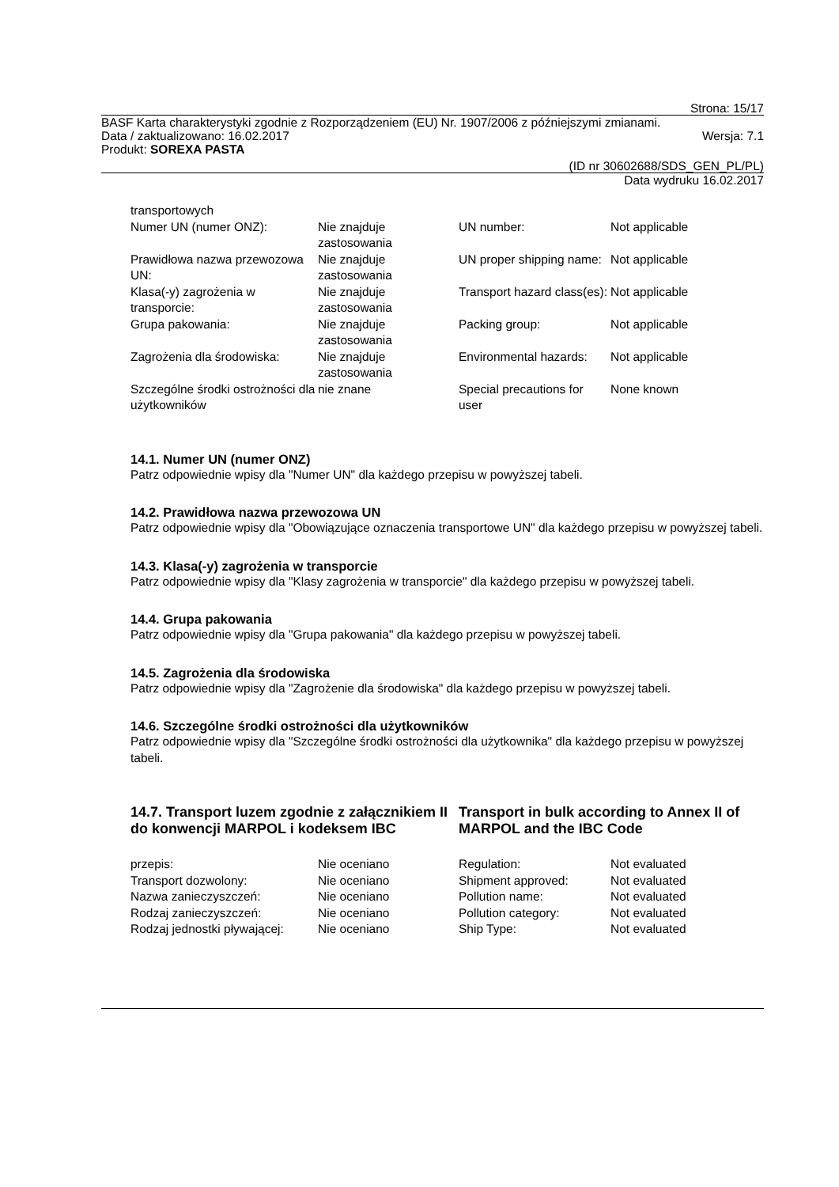Strona: 15/17
BASF Karta charakterystyki zgodnie z Rozporządzeniem (EU) Nr. 1907/2006 z późniejszymi zmianami.
Data / zaktualizowano: 16.02.2017 Wersja: 7.1
Produkt: SOREXA PASTA
(ID nr 30602688/SDS_GEN_PL/PL)
Data wydruku 16.02.2017
| transportowych | | | |
| Numer UN (numer ONZ): | Nie znajduje zastosowania | UN number: | Not applicable |
| Prawidłowa nazwa przewozowa UN: | Nie znajduje zastosowania | UN proper shipping name: | Not applicable |
| Klasa(-y) zagrożenia w transporcie: | Nie znajduje zastosowania | Transport hazard class(es): | Not applicable |
| Grupa pakowania: | Nie znajduje zastosowania | Packing group: | Not applicable |
| Zagrożenia dla środowiska: | Nie znajduje zastosowania | Environmental hazards: | Not applicable |
| Szczególne środki ostrożności dla użytkowników | nie znane | Special precautions for user | None known |
14.1. Numer UN (numer ONZ)
Patrz odpowiednie wpisy dla "Numer UN" dla każdego przepisu w powyższej tabeli.
14.2. Prawidłowa nazwa przewozowa UN
Patrz odpowiednie wpisy dla "Obowiązujące oznaczenia transportowe UN" dla każdego przepisu w powyższej tabeli.
14.3. Klasa(-y) zagrożenia w transporcie
Patrz odpowiednie wpisy dla "Klasy zagrożenia w transporcie" dla każdego przepisu w powyższej tabeli.
14.4. Grupa pakowania
Patrz odpowiednie wpisy dla "Grupa pakowania" dla każdego przepisu w powyższej tabeli.
14.5. Zagrożenia dla środowiska
Patrz odpowiednie wpisy dla "Zagrożenie dla środowiska" dla każdego przepisu w powyższej tabeli.
14.6. Szczególne środki ostrożności dla użytkowników
Patrz odpowiednie wpisy dla "Szczególne środki ostrożności dla użytkownika" dla każdego przepisu w powyższej tabeli.
14.7. Transport luzem zgodnie z załącznikiem II do konwencji MARPOL i kodeksem IBC
Transport in bulk according to Annex II of MARPOL and the IBC Code
| przepis: | Nie oceniano | Regulation: | Not evaluated |
| Transport dozwolony: | Nie oceniano | Shipment approved: | Not evaluated |
| Nazwa zanieczyszczeń: | Nie oceniano | Pollution name: | Not evaluated |
| Rodzaj zanieczyszczeń: | Nie oceniano | Pollution category: | Not evaluated |
| Rodzaj jednostki pływającej: | Nie oceniano | Ship Type: | Not evaluated |